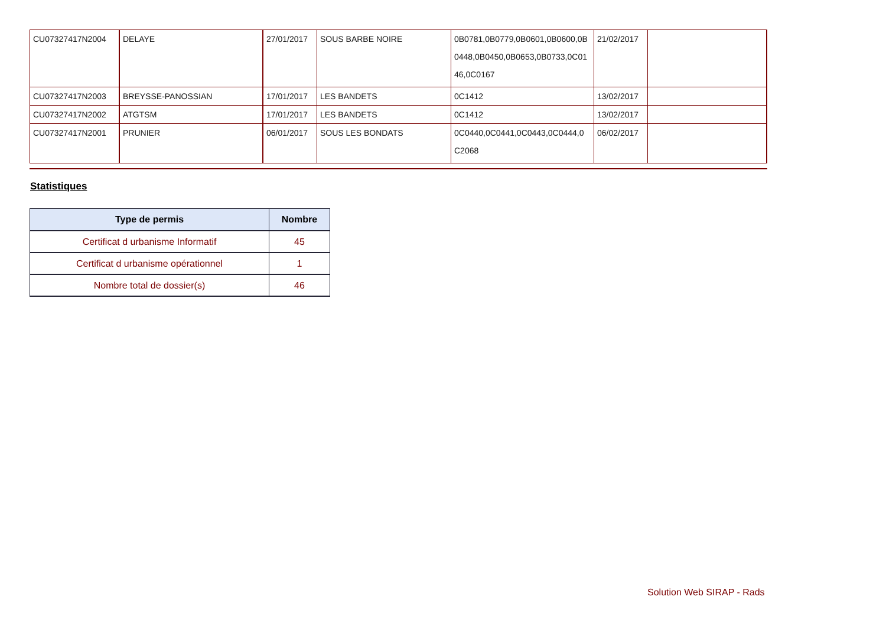| CU07327417N2004 | DELAYE | 27/01/2017 | SOUS BARBE NOIRE | 0B0781,0B0779,0B0601,0B0600,0B 0448,0B0450,0B0653,0B0733,0C01 46,0C0167 | 21/02/2017 | |
| CU07327417N2003 | BREYSSE-PANOSSIAN | 17/01/2017 | LES BANDETS | 0C1412 | 13/02/2017 | |
| CU07327417N2002 | ATGTSM | 17/01/2017 | LES BANDETS | 0C1412 | 13/02/2017 | |
| CU07327417N2001 | PRUNIER | 06/01/2017 | SOUS LES BONDATS | 0C0440,0C0441,0C0443,0C0444,0 C2068 | 06/02/2017 | |
Statistiques
| Type de permis | Nombre |
| --- | --- |
| Certificat d urbanisme Informatif | 45 |
| Certificat d urbanisme opérationnel | 1 |
| Nombre total de dossier(s) | 46 |
Solution Web SIRAP - Rads